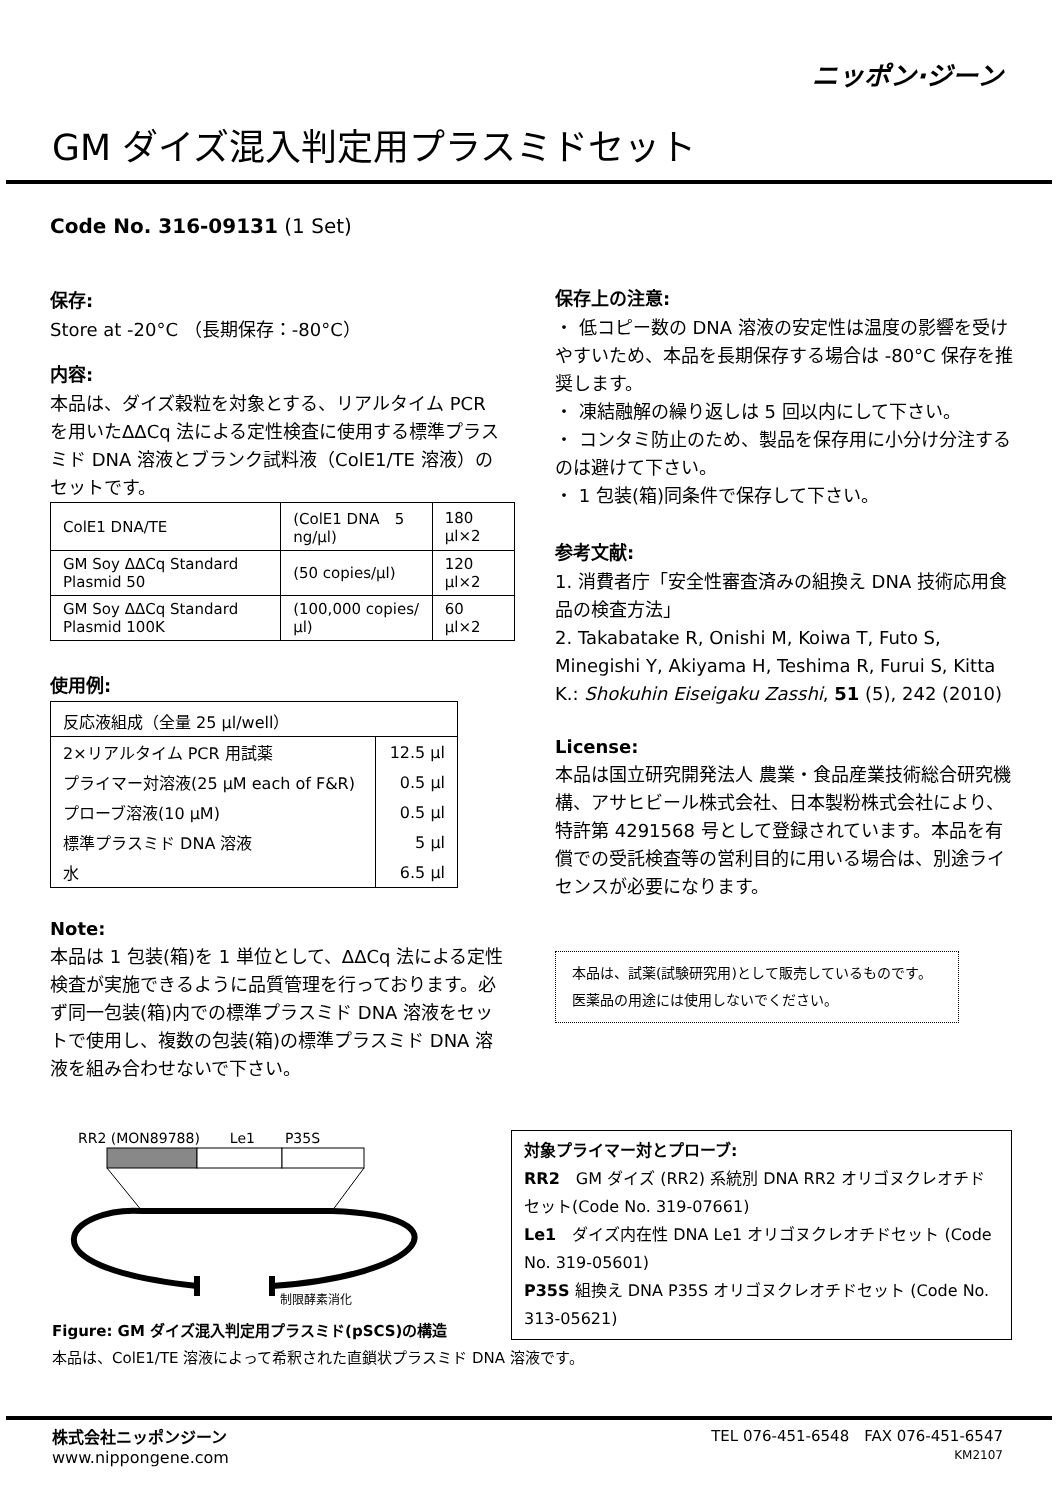ニッポン·ジーン
GM ダイズ混入判定用プラスミドセット
Code No. 316-09131 (1 Set)
保存:
Store at -20°C （長期保存：-80°C）
内容:
本品は、ダイズ穀粒を対象とする、リアルタイム PCR を用いたΔΔCq 法による定性検査に使用する標準プラスミド DNA 溶液とブランク試料液（ColE1/TE 溶液）のセットです。
| ColE1 DNA/TE | (ColE1 DNA 5 ng/μl) | 180 μl×2 |
| GM Soy ΔΔCq Standard Plasmid 50 | (50 copies/μl) | 120 μl×2 |
| GM Soy ΔΔCq Standard Plasmid 100K | (100,000 copies/μl) | 60 μl×2 |
使用例:
| 反応液組成（全量 25 μl/well） | |
| 2×リアルタイム PCR 用試薬 | 12.5 μl |
| プライマー対溶液(25 μM each of F&R) | 0.5 μl |
| プローブ溶液(10 μM) | 0.5 μl |
| 標準プラスミド DNA 溶液 | 5 μl |
| 水 | 6.5 μl |
Note:
本品は 1 包装(箱)を 1 単位として、ΔΔCq 法による定性検査が実施できるように品質管理を行っております。必ず同一包装(箱)内での標準プラスミド DNA 溶液をセットで使用し、複数の包装(箱)の標準プラスミド DNA 溶液を組み合わせないで下さい。
保存上の注意:
・ 低コピー数の DNA 溶液の安定性は温度の影響を受けやすいため、本品を長期保存する場合は -80°C 保存を推奨します。
・ 凍結融解の繰り返しは 5 回以内にして下さい。
・ コンタミ防止のため、製品を保存用に小分け分注するのは避けて下さい。
・ 1 包装(箱)同条件で保存して下さい。
参考文献:
1. 消費者庁「安全性審査済みの組換え DNA 技術応用食品の検査方法」
2. Takabatake R, Onishi M, Koiwa T, Futo S, Minegishi Y, Akiyama H, Teshima R, Furui S, Kitta K.: Shokuhin Eiseigaku Zasshi, 51 (5), 242 (2010)
License:
本品は国立研究開発法人 農業・食品産業技術総合研究機構、アサヒビール株式会社、日本製粉株式会社により、特許第 4291568 号として登録されています。本品を有償での受託検査等の営利目的に用いる場合は、別途ライセンスが必要になります。
本品は、試薬(試験研究用)として販売しているものです。
医薬品の用途には使用しないでください。
RR2 (MON89788) Le1 P35S
制限酵素消化
Figure: GM ダイズ混入判定用プラスミド(pSCS)の構造
本品は、ColE1/TE 溶液によって希釈された直鎖状プラスミド DNA 溶液です。
対象プライマー対とプローブ:
RR2　GM ダイズ (RR2) 系統別 DNA RR2 オリゴヌクレオチドセット(Code No. 319-07661)
Le1　ダイズ内在性 DNA Le1 オリゴヌクレオチドセット (Code No. 319-05601)
P35S 組換え DNA P35S オリゴヌクレオチドセット (Code No. 313-05621)
株式会社ニッポンジーン
www.nippongene.com
TEL 076-451-6548　FAX 076-451-6547
KM2107